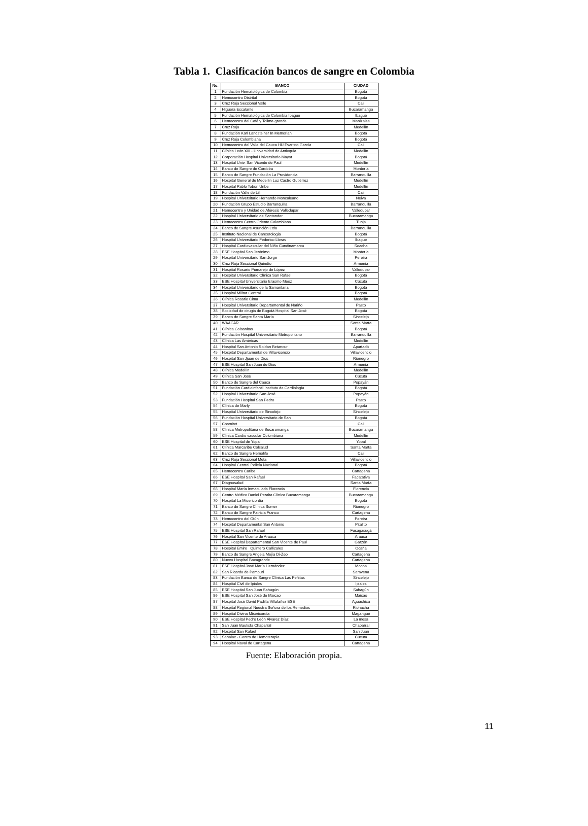Tabla 1. Clasificación bancos de sangre en Colombia
| No. | BANCO | CIUDAD |
| --- | --- | --- |
| 1 | Fundación Hematológica de Colombia | Bogotá |
| 2 | Hemocentro Distrital | Bogotá |
| 3 | Cruz Roja Seccional Valle | Cali |
| 4 | Higuera Escalante | Bucaramanga |
| 5 | Fundación Hematológica de Colombia Ibagué | Ibagué |
| 6 | Hemocentro del Café y Tolima grande | Manizales |
| 7 | Cruz Roja | Medellín |
| 8 | Fundación Karl Landsteiner In Memorian | Bogotá |
| 9 | Cruz Roja Colombiana | Bogotá |
| 10 | Hemocentro del Valle del Cauca HU Evaristo García | Cali |
| 11 | Clínica León XIII - Universidad de Antioquia | Medellín |
| 12 | Corporación Hospital Universitario Mayor | Bogotá |
| 13 | Hospital Univ. San Vicente de Paul | Medellín |
| 14 | Banco de Sangre de Córdoba | Montería |
| 15 | Banco de Sangre Fundación La Providencia | Barranquilla |
| 16 | Hospital General de Medellín Luz Castro Gutiérrez | Medellín |
| 17 | Hospital Pablo Tobón Uribe | Medellín |
| 18 | Fundación Valle de Lili | Cali |
| 19 | Hospital Universitario Hernando Moncaleano | Neiva |
| 20 | Fundación Grupo Estudio Barranquilla | Barranquilla |
| 21 | Hemocentro y Unidad de Aféresis Valledupar | Valledupar |
| 22 | Hospital Universitario de Santander | Bucaramanga |
| 23 | Hemocentro Centro Oriente Colombiano | Tunja |
| 24 | Banco de Sangre Asunción Ltda | Barranquilla |
| 25 | Instituto Nacional de Cancerología | Bogotá |
| 26 | Hospital Universitario Federico Lleras | Ibagué |
| 27 | Hospital Cardiovascular del Niño Cundinamarca | Soacha |
| 28 | ESE Hospital San Jerónimo | Montería |
| 29 | Hospital Universitario San Jorge | Pereira |
| 30 | Cruz Roja Seccional Quindío | Armenia |
| 31 | Hospital Rosario Pumarejo de López | Valledupar |
| 32 | Hospital Universitario Clínica San Rafael | Bogotá |
| 33 | ESE Hospital Universitario Erasmo Meoz | Cúcuta |
| 34 | Hospital Universitario de la Samaritana | Bogotá |
| 35 | Hospital Militar Central | Bogotá |
| 36 | Clínica Rosario Cima | Medellín |
| 37 | Hospital Universitario Departamental de Nariño | Pasto |
| 38 | Sociedad de cirugia de Bogotá Hospital San José | Bogotá |
| 39 | Banco de Sangre Santa María | Sincelejo |
| 40 | WAACAR | Santa Marta |
| 41 | Clínica Colsanitas | Bogotá |
| 42 | Fundación Hospital Universitario Metropolitano | Barranquilla |
| 43 | Clínica Las Américas | Medellín |
| 44 | Hospital San Antonio Roldan Betancur | Apartadó |
| 45 | Hospital Departamental de Villavicencio | Villavicencio |
| 46 | Hospital San Jjuan de Dios | Rionegro |
| 47 | ESE Hospital San Juan de Dios | Armenia |
| 48 | Clínica Medellín | Medellín |
| 49 | Clínica San José | Cúcuta |
| 50 | Banco de Sangre del Cauca | Popayán |
| 51 | Fundación Cardioinfantil Instituto de Cardiología | Bogotá |
| 52 | Hospital Universitario San José | Popayán |
| 53 | Fundación Hospital San Pedro | Pasto |
| 54 | Clínica de Marly | Bogotá |
| 55 | Hospital Universitario de Sincelejo | Sincelejo |
| 56 | Fundación Hospital Universitario de San | Bogotá |
| 57 | Cosmitet | Cali |
| 58 | Clínica Metropolitana de Bucaramanga | Bucaramanga |
| 59 | Clínica Cardio vascular Colombiana | Medellín |
| 60 | ESE Hospital de Yopal | Yopal |
| 61 | Clínica Marcaribe Colsalud | Santa Marta |
| 62 | Banco de Sangre Hemolife | Cali |
| 63 | Cruz Roja Seccional Meta | Villavicencio |
| 64 | Hospital Central Policía Nacional | Bogotá |
| 65 | Hemocentro Caribe | Cartagena |
| 66 | ESE Hospital San Rafael | Facatativa |
| 67 | Diagnosalud | Santa Marta |
| 68 | Hospital María Inmaculada Florencia | Florencia |
| 69 | Centro Médico Daniel Peralta Clínica Bucaramanga | Bucaramanga |
| 70 | Hospital La Misericordia | Bogotá |
| 71 | Banco de Sangre Clínica Somer | Rionegro |
| 72 | Banco de Sangre Patricia Franco | Cartagena |
| 73 | Hemocentro del Otún | Pereira |
| 74 | Hospital Departamental San Antonio | Pitalito |
| 75 | ESE Hospital San Rafael | Fusagasugá |
| 76 | Hospital San Vicente de Arauca | Arauca |
| 77 | ESE Hospital Departamental San Vicente de Paul | Garzón |
| 78 | Hospital Emiro Quintero Cañizales | Ocaña |
| 79 | Banco de Sangre Angela Mejía Di-Zeo | Cartagena |
| 80 | Nuevo Hospital Bocagrande | Cartagena |
| 81 | ESE Hospital José María Hernández | Mocoa |
| 82 | San Ricardo de Pampuri | Saravena |
| 83 | Fundación Banco de Sangre Clínica Las Peñitas | Sincelejo |
| 84 | Hospital Civil de Ipiales | Ipiales |
| 85 | ESE Hospital San Juan Sahagún | Sahagún |
| 86 | ESE Hospital San José de Maicao | Maicao |
| 87 | Hospital José David Padilla Villafañez ESE | Aguachica |
| 88 | Hospital Regional Nuestra Señora de los Remedios | Riohacha |
| 89 | Hospital Divina Misericordia | Magangué |
| 90 | ESE Hospital Pedro León Álvarez Díaz | La mesa |
| 91 | San Juan Bautista Chaparral | Chaparral |
| 92 | Hospital San Rafael | San Juan |
| 93 | Sanalac - Centro de Hemoterapia | Cúcuta |
| 94 | Hospital Naval de Cartagena | Cartagena |
Fuente: Elaboración propia.
11